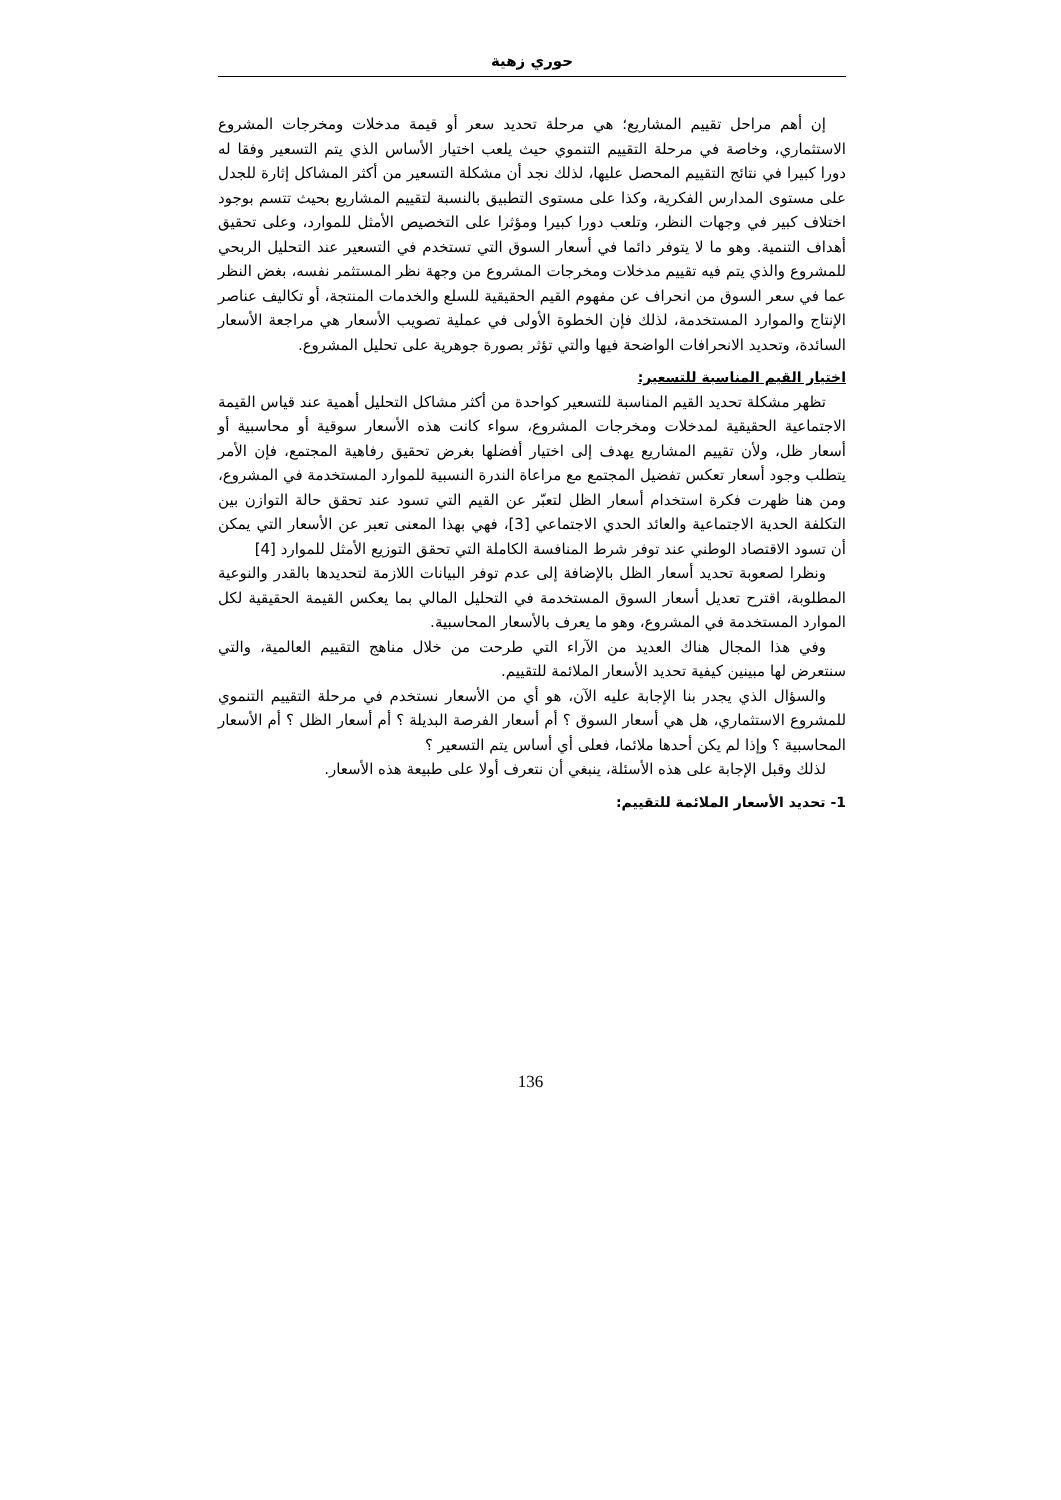حوري زهية
إن أهم مراحل تقييم المشاريع؛ هي مرحلة تحديد سعر أو قيمة مدخلات ومخرجات المشروع الاستثماري، وخاصة في مرحلة التقييم التنموي حيث يلعب اختيار الأساس الذي يتم التسعير وفقا له دورا كبيرا في نتائج التقييم المحصل عليها، لذلك نجد أن مشكلة التسعير من أكثر المشاكل إثارة للجدل على مستوى المدارس الفكرية، وكذا على مستوى التطبيق بالنسبة لتقييم المشاريع بحيث تتسم بوجود اختلاف كبير في وجهات النظر، وتلعب دورا كبيرا ومؤثرا على التخصيص الأمثل للموارد، وعلى تحقيق أهداف التنمية. وهو ما لا يتوفر دائما في أسعار السوق التي تستخدم في التسعير عند التحليل الربحي للمشروع والذي يتم فيه تقييم مدخلات ومخرجات المشروع من وجهة نظر المستثمر نفسه، بغض النظر عما في سعر السوق من انحراف عن مفهوم القيم الحقيقية للسلع والخدمات المنتجة، أو تكاليف عناصر الإنتاج والموارد المستخدمة، لذلك فإن الخطوة الأولى في عملية تصويب الأسعار هي مراجعة الأسعار السائدة، وتحديد الانحرافات الواضحة فيها والتي تؤثر بصورة جوهرية على تحليل المشروع.
اختيار القيم المناسبة للتسعير:
تظهر مشكلة تحديد القيم المناسبة للتسعير كواحدة من أكثر مشاكل التحليل أهمية عند قياس القيمة الاجتماعية الحقيقية لمدخلات ومخرجات المشروع، سواء كانت هذه الأسعار سوقية أو محاسبية أو أسعار ظل، ولأن تقييم المشاريع يهدف إلى اختيار أفضلها بغرض تحقيق رفاهية المجتمع، فإن الأمر يتطلب وجود أسعار تعكس تفضيل المجتمع مع مراعاة الندرة النسبية للموارد المستخدمة في المشروع، ومن هنا ظهرت فكرة استخدام أسعار الظل لتعبّر عن القيم التي تسود عند تحقق حالة التوازن بين التكلفة الحدية الاجتماعية والعائد الحدي الاجتماعي [3]، فهي بهذا المعنى تعبر عن الأسعار التي يمكن أن تسود الاقتصاد الوطني عند توفر شرط المنافسة الكاملة التي تحقق التوزيع الأمثل للموارد [4]
ونظرا لصعوبة تحديد أسعار الظل بالإضافة إلى عدم توفر البيانات اللازمة لتحديدها بالقدر والنوعية المطلوبة، اقترح تعديل أسعار السوق المستخدمة في التحليل المالي بما يعكس القيمة الحقيقية لكل الموارد المستخدمة في المشروع، وهو ما يعرف بالأسعار المحاسبية.
وفي هذا المجال هناك العديد من الآراء التي طرحت من خلال مناهج التقييم العالمية، والتي سنتعرض لها مبينين كيفية تحديد الأسعار الملائمة للتقييم.
والسؤال الذي يجدر بنا الإجابة عليه الآن، هو أي من الأسعار نستخدم في مرحلة التقييم التنموي للمشروع الاستثماري، هل هي أسعار السوق ؟ أم أسعار الفرصة البديلة ؟ أم أسعار الظل ؟ أم الأسعار المحاسبية ؟ وإذا لم يكن أحدها ملائما، فعلى أي أساس يتم التسعير ؟
لذلك وقبل الإجابة على هذه الأسئلة، ينبغي أن نتعرف أولا على طبيعة هذه الأسعار.
1- تحديد الأسعار الملائمة للتقييم:
136